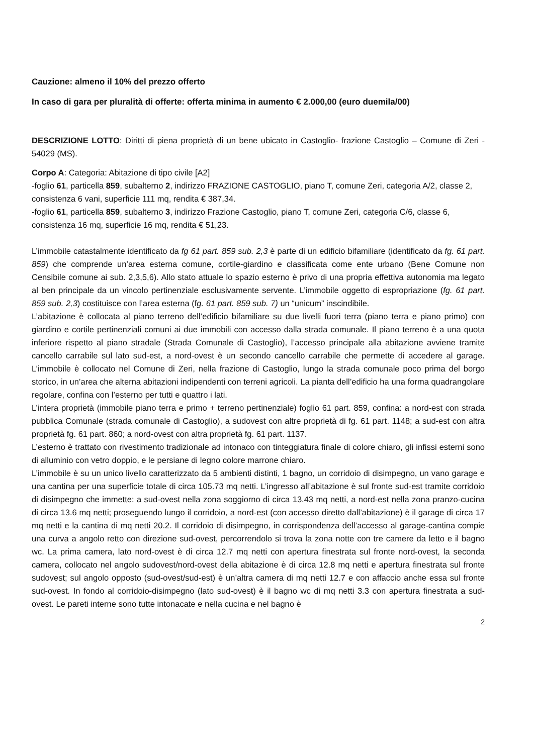Cauzione: almeno il 10% del prezzo offerto
In caso di gara per pluralità di offerte: offerta minima in aumento € 2.000,00 (euro duemila/00)
DESCRIZIONE LOTTO: Diritti di piena proprietà di un bene ubicato in Castoglio- frazione Castoglio – Comune di Zeri - 54029 (MS).
Corpo A: Categoria: Abitazione di tipo civile [A2]
-foglio 61, particella 859, subalterno 2, indirizzo FRAZIONE CASTOGLIO, piano T, comune Zeri, categoria A/2, classe 2, consistenza 6 vani, superficie 111 mq, rendita € 387,34.
-foglio 61, particella 859, subalterno 3, indirizzo Frazione Castoglio, piano T, comune Zeri, categoria C/6, classe 6, consistenza 16 mq, superficie 16 mq, rendita € 51,23.
L’immobile catastalmente identificato da fg 61 part. 859 sub. 2,3 è parte di un edificio bifamiliare (identificato da fg. 61 part. 859) che comprende un’area esterna comune, cortile-giardino e classificata come ente urbano (Bene Comune non Censibile comune ai sub. 2,3,5,6). Allo stato attuale lo spazio esterno è privo di una propria effettiva autonomia ma legato al ben principale da un vincolo pertinenziale esclusivamente servente. L’immobile oggetto di espropriazione (fg. 61 part. 859 sub. 2,3) costituisce con l’area esterna (fg. 61 part. 859 sub. 7) un “unicum” inscindibile.
L’abitazione è collocata al piano terreno dell’edificio bifamiliare su due livelli fuori terra (piano terra e piano primo) con giardino e cortile pertinenziali comuni ai due immobili con accesso dalla strada comunale. Il piano terreno è a una quota inferiore rispetto al piano stradale (Strada Comunale di Castoglio), l’accesso principale alla abitazione avviene tramite cancello carrabile sul lato sud-est, a nord-ovest è un secondo cancello carrabile che permette di accedere al garage. L’immobile è collocato nel Comune di Zeri, nella frazione di Castoglio, lungo la strada comunale poco prima del borgo storico, in un’area che alterna abitazioni indipendenti con terreni agricoli. La pianta dell’edificio ha una forma quadrangolare regolare, confina con l’esterno per tutti e quattro i lati.
L’intera proprietà (immobile piano terra e primo + terreno pertinenziale) foglio 61 part. 859, confina: a nord-est con strada pubblica Comunale (strada comunale di Castoglio), a sudovest con altre proprietà di fg. 61 part. 1148; a sud-est con altra proprietà fg. 61 part. 860; a nord-ovest con altra proprietà fg. 61 part. 1137.
L’esterno è trattato con rivestimento tradizionale ad intonaco con tinteggiatura finale di colore chiaro, gli infissi esterni sono di alluminio con vetro doppio, e le persiane di legno colore marrone chiaro.
L’immobile è su un unico livello caratterizzato da 5 ambienti distinti, 1 bagno, un corridoio di disimpegno, un vano garage e una cantina per una superficie totale di circa 105.73 mq netti. L’ingresso all’abitazione è sul fronte sud-est tramite corridoio di disimpegno che immette: a sud-ovest nella zona soggiorno di circa 13.43 mq netti, a nord-est nella zona pranzo-cucina di circa 13.6 mq netti; proseguendo lungo il corridoio, a nord-est (con accesso diretto dall’abitazione) è il garage di circa 17 mq netti e la cantina di mq netti 20.2. Il corridoio di disimpegno, in corrispondenza dell’accesso al garage-cantina compie una curva a angolo retto con direzione sud-ovest, percorrendolo si trova la zona notte con tre camere da letto e il bagno wc. La prima camera, lato nord-ovest è di circa 12.7 mq netti con apertura finestrata sul fronte nord-ovest, la seconda camera, collocato nel angolo sudovest/nord-ovest della abitazione è di circa 12.8 mq netti e apertura finestrata sul fronte sudovest; sul angolo opposto (sud-ovest/sud-est) è un’altra camera di mq netti 12.7 e con affaccio anche essa sul fronte sud-ovest. In fondo al corridoio-disimpegno (lato sud-ovest) è il bagno wc di mq netti 3.3 con apertura finestrata a sud-ovest. Le pareti interne sono tutte intonacate e nella cucina e nel bagno è
2